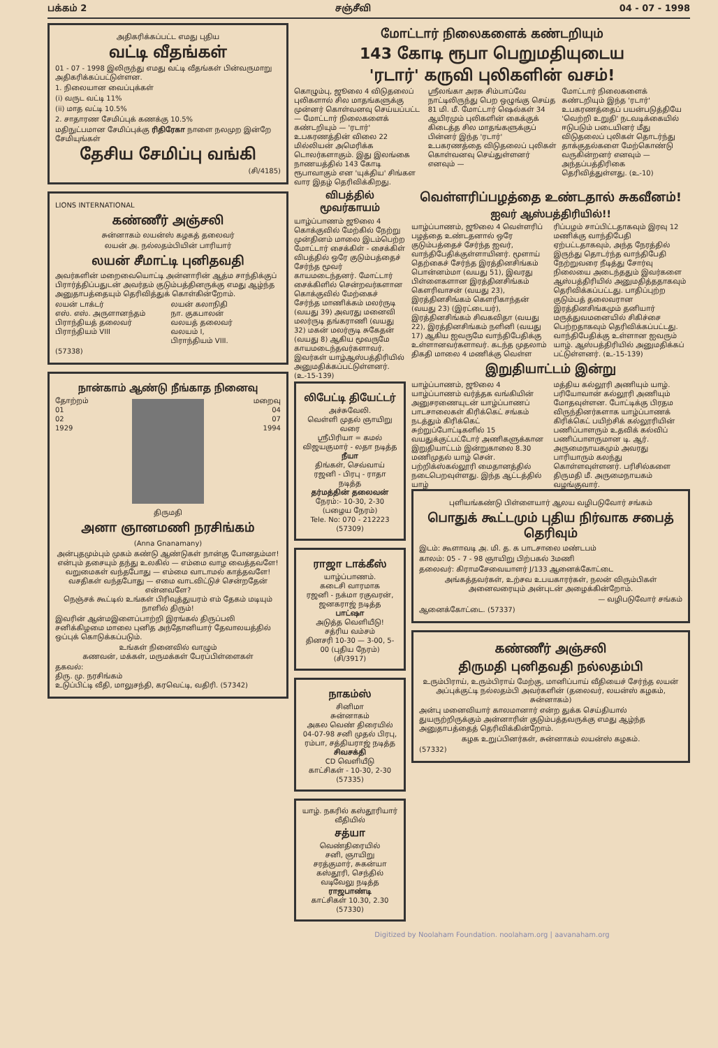பக்கம் 2 சஞ்சீவி 04 - 07 - 1998
அதிகரிக்கப்பட்ட எமது புதிய
வட்டி வீதங்கள்
01 - 07 - 1998 இலிருந்து எமது வட்டி வீதங்கள் பின்வருமாறு அதிகரிக்கப்பட்டுள்ளன.
1. நிலையான வைப்புக்கள்
(i) வருட வட்டி 11%
(ii) மாத வட்டி 10.5%
2. சாதாரண சேமிப்புக் கணக்கு 10.5%
மதிநுட்பமான சேமிப்புக்கு ரிதிரேகா நாளை நலமுற இன்றே சேமியுங்கள்
தேசிய சேமிப்பு வங்கி
(சி/4185)
LIONS INTERNATIONAL
கண்ணீர் அஞ்சலி
சுன்னாகம் லயன்ஸ் கழகத் தலைவர்
லயன் அ. நல்லதம்பியின் பாரியார்
லயன் சீமாட்டி புனிதவதி
அவர்களின் மறைவையொட்டி அன்னாரின் ஆத்ம சாந்திக்குப் பிரார்த்திப்பதுடன் அவர்தம் குடும்பத்தினருக்கு எமது ஆழ்ந்த அனுதாபத்தையும் தெரிவித்துக் கொள்கின்றோம்.
லயன் டாக்டர்
எஸ். எஸ். அருளானந்தம்
பிராந்தியத் தலைவர்
பிராந்தியம் VIII
லயன் கலாநிதி
நா. குகபாலன்
வலயத் தலைவர்
வலயம் I,
பிராந்தியம் VIII.
(57338)
நான்காம் ஆண்டு நீங்காத நினைவு
தோற்றம்
01
02
1929
மறைவு
04
07
1994
திருமதி
அனா ஞானமணி நரசிங்கம்
(Anna Gnanamany)
அன்புதமும்பும் முகம் கண்டு ஆண்டுகள் நான்கு போனதம்மா!
என்பும் தசையும் தந்து உலகில் — எம்மை வாழ வைத்தவளே!
வறுமைகள் வந்தபோது — எம்மை வாடாமல் காத்தவளே!
வசதிகள் வந்தபோது — எமை வாடவிட்டுச் சென்றதேன் என்னவளே?
நெஞ்சக் கூட்டில் உங்கள் பிரிவுத்துயரம் எம் தேகம் மடியும் நாளில் திரும்!
இவரின் ஆன்மஇளைப்பாற்றி இரங்கல் திருப்பலி சனிக்கிழமை மாலை புனித அந்தோனியார் தேவாலயத்தில் ஒப்புக் கொடுக்கப்படும்.
உங்கள் நினைவில் வாழும்
கணவன், மக்கள், மருமக்கள் பேரப்பிள்ளைகள்
தகவல்:
திரு. மு. நரசிங்கம்
உடுப்பிட்டி வீதி, மாலுசந்தி, கரவெட்டி, வதிரி. (57342)
மோட்டார் நிலைகளைக் கண்டறியும்
143 கோடி ரூபா பெறுமதியுடைய
'ரடார்' கருவி புலிகளின் வசம்!
கொழும்பு, ஜூலை 4 விடுதலைப் புலிகளால் சில மாதங்களுக்கு முன்னர் கொள்வனவு செய்யப்பட்ட — மோட்டார் நிலைகளைக் கண்டறியும் — 'ரடார்' உபகரணத்தின் விலை 22 மில்லியன் அமெரிக்க டொலர்களாகும். இது இலங்கை நாணயத்தில் 143 கோடி ரூபாவாகும் என 'யுக்திய' சிங்கள வார இதழ் தெரிவிக்கிறது.
ஸ்ரீலங்கா அரசு சிம்பாப்வே நாட்டிலிருந்து பெற ஒழுங்கு செய்த 81 மி. மீ. மோட்டார் ஷெல்கள் 34 ஆயிரமும் புலிகளின் கைக்குக் கிடைத்த சில மாதங்களுக்குப் பின்னர் இந்த 'ரடார்' உபகரணத்தை விடுதலைப் புலிகள் கொள்வனவு செய்துள்ளனர் எனவும் —
மோட்டார் நிலைகளைக் கண்டறியும் இந்த 'ரடார்' உபகரணத்தைப் பயன்படுத்தியே 'வெற்றி உறுதி' நடவடிக்கையில் ஈடுபடும் படையினர் மீது விடுதலைப் புலிகள் தொடர்ந்து தாக்குதல்களை மேற்கொண்டு வருகின்றனர் எனவும் — அந்தப்பத்திரிகை தெரிவித்துள்ளது. (உ-10)
விபத்தில் மூவர்காயம்
யாழ்ப்பாணம் ஜூலை 4 கொக்குவில் மேற்கில் நேற்று முன்தினம் மாலை இடம்பெற்ற மோட்டார் சைக்கிள் - சைக்கிள் விபத்தில் ஒரே குடும்பத்தைச் சேர்ந்த மூவர் காயமடைந்தனர். மோட்டார் சைக்கிளில் சென்றவர்களான கொக்குவில் மேற்கைச் சேர்ந்த மாணிக்கம் மலர்ருடி (வயது 39) அவரது மனைவி மலர்ருடி தங்கராணி (வயது 32) மகன் மலர்ருடி சுகேதன் (வயது 8) ஆகிய மூவருமே காயமடைந்தவர்களாவர். இவர்கள் யாழ்ஆஸ்பத்திரியில் அனுமதிக்கப்பட்டுள்ளனர். (உ-15-139)
லிபேட்டி தியேட்டர்
அச்சுவேலி.
வெள்ளி முதல் ஞாயிறு வரை
ஸ்ரீபிரியா = கமல் விஜயகுமார் - லதா நடித்த
நீயா
திங்கள், செவ்வாய்
ரஜனி - பிரபு - ராதா நடித்த
தர்மத்தின் தலைவன்
நேரம்:- 10-30, 2-30 (பழைய நேரம்)
Tele. No: 070 - 212223
(57309)
ராஜா டாக்கீஸ்
யாழ்ப்பாணம்.
கடைசி வாரமாக
ரஜனி - நக்மா ரகுவரன், ஜனகராஜ் நடித்த
பாட்ஷா
அடுத்த வெளியீடு!
சத்ரிய வம்சம்
தினசரி 10-30 — 3-00, 5-00 (புதிய நேரம்)
(சி/3917)
நாகம்ஸ்
சினிமா
சுன்னாகம்
அகல வெண் திரையில் 04-07-98 சனி முதல் பிரபு, ரம்பா, சத்தியராஜ் நடித்த
சிவசக்தி
CD வெளியீடு
காட்சிகள் - 10-30, 2-30
(57335)
யாழ். நகரில் கஸ்தூரியார் வீதியில்
சத்யா
வெண்திரையில்
சனி, ஞாயிறு
சரத்குமார், சுகன்யா கஸ்தூரி, செந்தில் வடிவேலு நடித்த
ராஜபாண்டி
காட்சிகள் 10.30, 2.30
(57330)
வெள்ளரிப்பழத்தை உண்டதால் சுகவீனம்!
ஐவர் ஆஸ்பத்திரியில்!!
யாழ்ப்பாணம், ஜூலை 4 வெள்ளரிப் பழத்தை உண்டதனால் ஒரே குடும்பத்தைச் சேர்ந்த ஐவர், வாந்திபேதிக்குள்ளாயினர். மூளாய் தெற்கைச் சேர்ந்த இரத்தினசிங்கம் பொன்னம்மா (வயது 51), இவரது பிள்ளைகளான இரத்தினசிங்கம் கௌரிவாசன் (வயது 23), இரத்தினசிங்கம் கௌரிகாந்தன் (வயது 23) (இரட்டையர்), இரத்தினசிங்கம் சிவகவிதா (வயது 22), இரத்தினசிங்கம் நளினி (வயது 17) ஆகிய ஐவருமே வாந்திபேதிக்கு உள்ளானவர்களாவர். கடந்த முதலாம் திகதி மாலை 4 மணிக்கு வெள்ள
ரிப்பழம் சாப்பிட்டதாகவும் இரவு 12 மணிக்கு வாந்திபேதி ஏற்பட்டதாகவும், அந்த நேரத்தில் இருந்து தொடர்ந்த வாந்திபேதி நேற்றுவரை நீடித்து சோர்வு நிலையை அடைந்ததும் இவர்களை ஆஸ்பத்திரியில் அனுமதித்ததாகவும் தெரிவிக்கப்பட்டது. பாதிப்புற்ற குடும்பத் தலைவரான இரத்தினசிங்கமும் தனியார் மருத்துவமனையில் சிகிச்சை பெற்றதாகவும் தெரிவிக்கப்பட்டது. வாந்திபேதிக்கு உள்ளான ஐவரும் யாழ். ஆஸ்பத்திரியில் அனுமதிக்கப் பட்டுள்ளனர். (உ-15-139)
இறுதியாட்டம் இன்று
யாழ்ப்பாணம், ஜூலை 4 யாழ்ப்பாணம் வர்த்தக வங்கியின் அனுசரணையுடன் யாழ்ப்பாணப் பாடசாலைகள் கிரிக்கெட் சங்கம் நடத்தும் கிரிக்கெட் சுற்றுப்போட்டிகளில் 15 வயதுக்குட்பட்டோர் அணிகளுக்கான இறுதியாட்டம் இன்றுகாலை 8.30 மணிமுதல் யாழ் சென். பற்றிக்ஸ்கல்லூரி மைதானத்தில் நடைபெறவுள்ளது. இந்த ஆட்டத்தில் யாழ்
மத்திய கல்லூரி அணியும் யாழ். பரியோவான் கல்லூரி அணியும் மோதவுள்ளன. போட்டிக்கு பிரதம விருந்தினர்களாக யாழ்ப்பாணக் கிரிக்கெட் பயிற்சிக் கல்லூரியின் பணிப்பாளரும் உதவிக் கல்விப் பணிப்பாளருமான டி. ஆர். அருமைநாயகமும் அவரது பாரியாரும் கலந்து கொள்ளவுள்ளனர். பரிசில்களை திருமதி மீ. அருமைநாயகம் வழங்குவார்.
புளியங்கண்டு பிள்ளையார் ஆலய வழிபடுவோர் சங்கம்
பொதுக் கூட்டமும் புதிய நிர்வாக சபைத் தெரிவும்
இடம்: கூளாவடி அ. மி. த. க பாடசாலை மண்டபம்
காலம்: 05 - 7 - 98 ஞாயிறு பிற்பகல் 3மணி
தலைவர்: கிராமசேவையாளர் J/133 ஆனைக்கோட்டை
அங்கத்தவர்கள், உற்சவ உபயகாரர்கள், நலன் விரும்பிகள் அனைவரையும் அன்புடன் அழைக்கின்றோம்.
— வழிபடுவோர் சங்கம்
ஆனைக்கோட்டை. (57337)
கண்ணீர் அஞ்சலி
திருமதி புனிதவதி நல்லதம்பி
உரும்பிராய், உரும்பிராய் மேற்கு, மானிப்பாய் வீதியைச் சேர்ந்த லயன் அப்புக்குட்டி நல்லதம்பி அவர்களின் (தலைவர், லயன்ஸ் கழகம், சுன்னாகம்)
அன்பு மனைவியார் காலமானார் என்ற துக்க செய்தியால் துயருற்றிருக்கும் அன்னாரின் குடும்பத்தவருக்கு எமது ஆழ்ந்த அனுதாபத்தைத் தெரிவிக்கின்றோம்.
கழக உறுப்பினர்கள், சுன்னாகம் லயன்ஸ் கழகம்.
(57332)
Digitized by Noolaham Foundation. noolaham.org | aavanaham.org